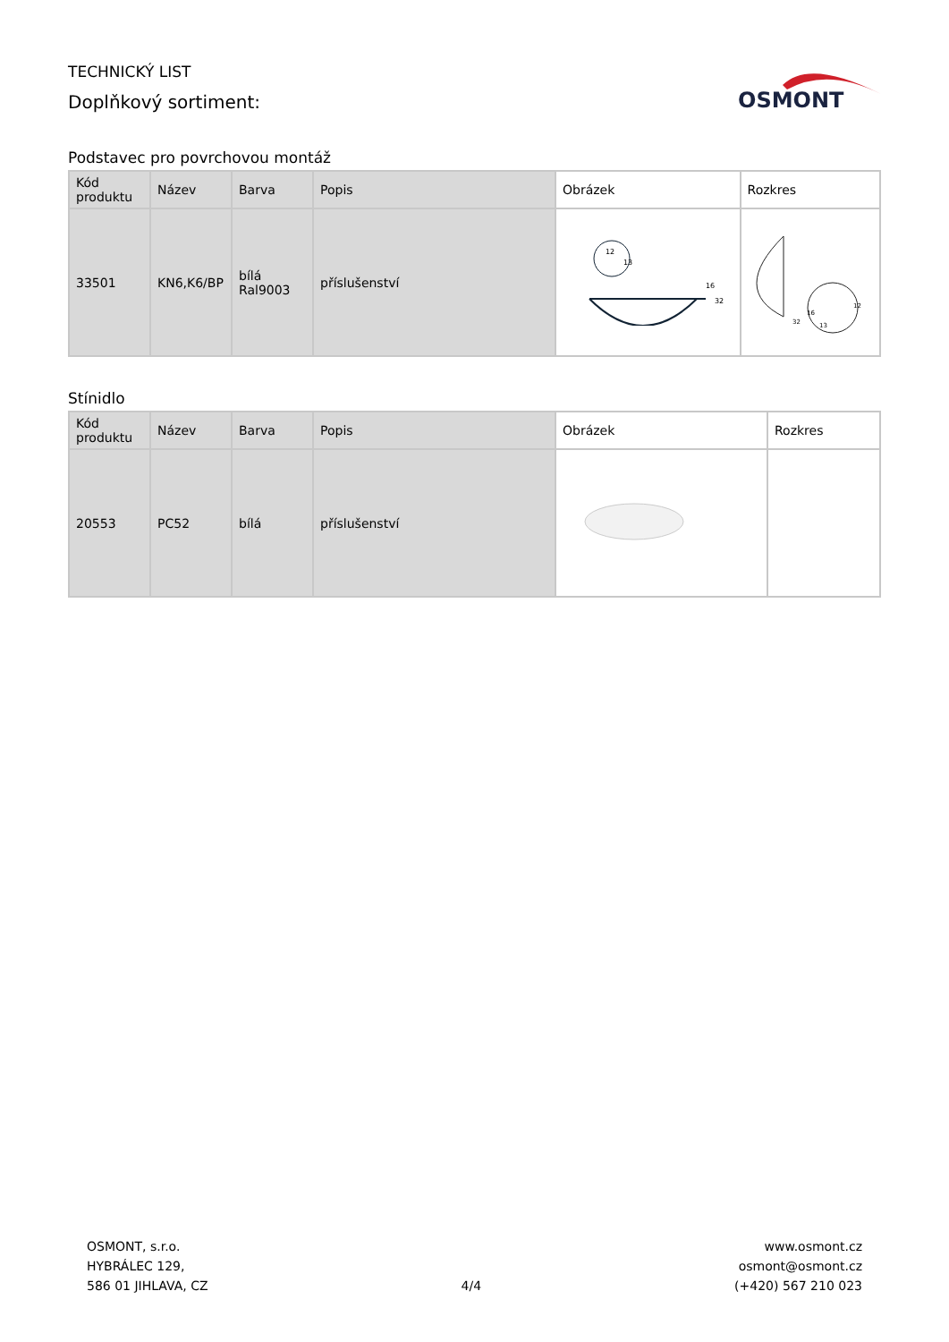TECHNICKÝ LIST
Doplňkový sortiment:
OSMONT
Podstavec pro povrchovou montáž
| Kód produktu | Název | Barva | Popis | Obrázek | Rozkres |
| --- | --- | --- | --- | --- | --- |
| 33501 | KN6,K6/BP | bílá Ral9003 | příslušenství | 12 13 16 32 | 13 32 16 12 |
Stínidlo
| Kód produktu | Název | Barva | Popis | Obrázek | Rozkres |
| --- | --- | --- | --- | --- | --- |
| 20553 | PC52 | bílá | příslušenství | | |
OSMONT, s.r.o.
HYBRÁLEC 129,
586 01 JIHLAVA, CZ
4/4 www.osmont.cz
osmont@osmont.cz
(+420) 567 210 023